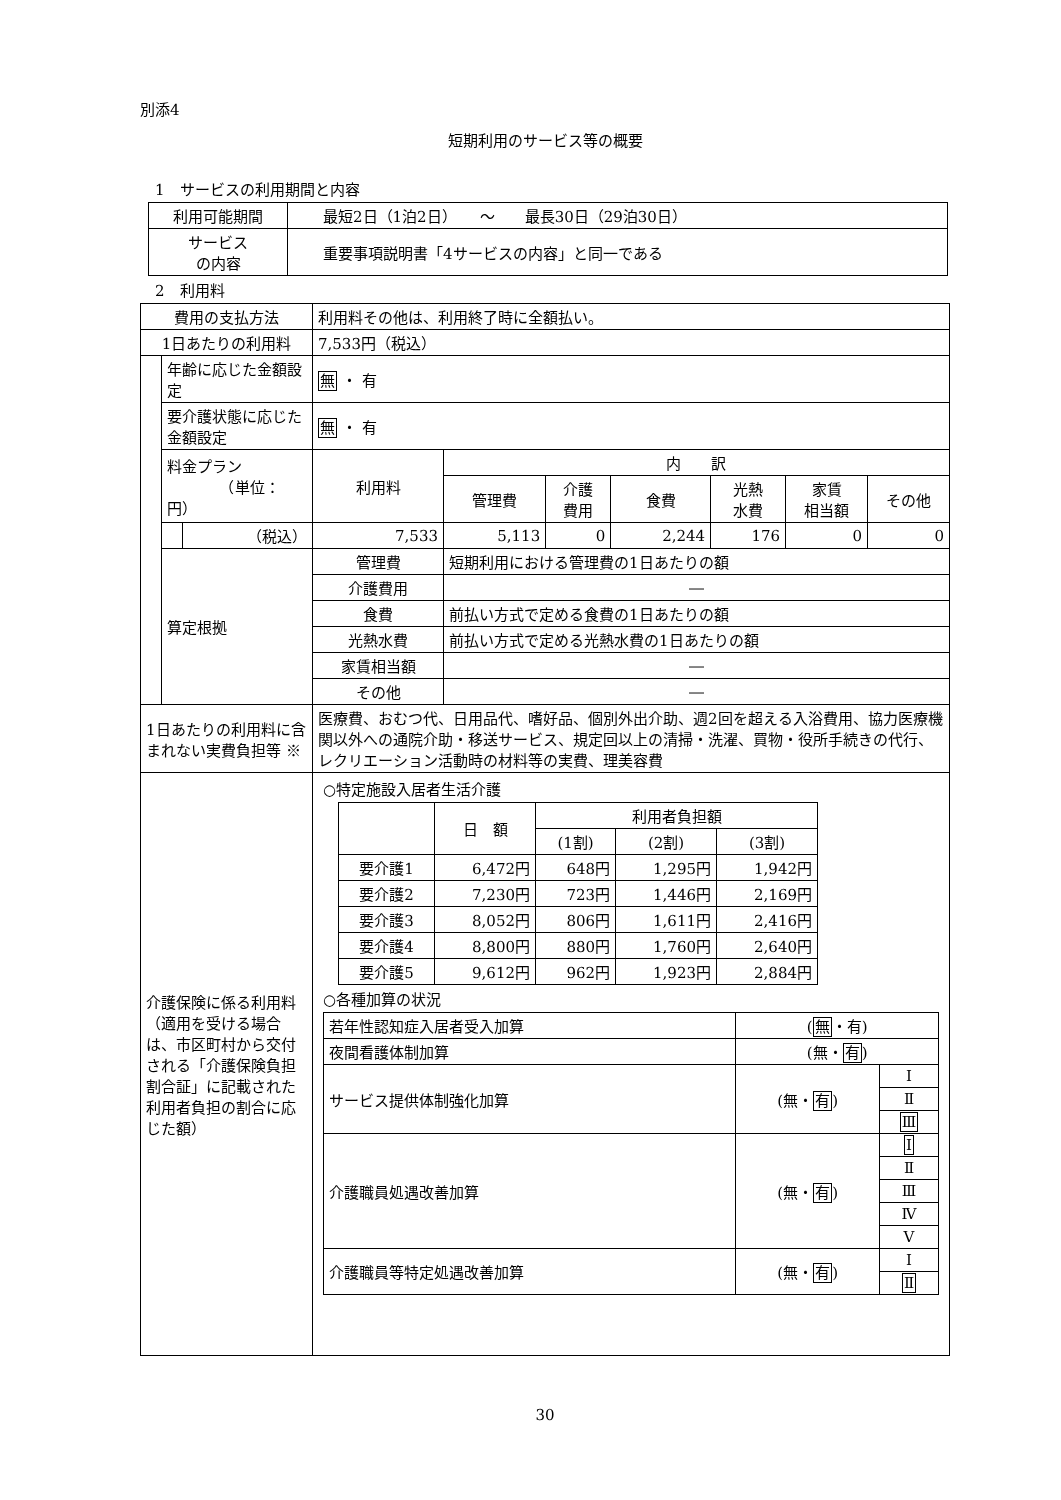別添4
短期利用のサービス等の概要
　1　サービスの利用期間と内容
| 利用可能期間 | 最短2日（1泊2日） ～ 最長30日（29泊30日） |
| サービス の内容 | 重要事項説明書「4サービスの内容」と同一である |
　2　利用料
| 費用の支払方法 | | | 利用料その他は、利用終了時に全額払い。 | | | | | | |
| 1日あたりの利用料 | | | 7,533円（税込） | | | | | | |
| | 年齢に応じた金額設定 | | 無 ・ 有 | | | | | | |
| | 要介護状態に応じた金額設定 | | 無 ・ 有 | | | | | | |
| | 料金プラン （単位：円） | | 利用料 | 内 訳 | | | | | |
| | | | | 管理費 | 介護 費用 | 食費 | 光熱 水費 | 家賃 相当額 | その他 |
| | | （税込） | 7,533 | 5,113 | 0 | 2,244 | 176 | 0 | 0 |
| | 算定根拠 | | 管理費 | 短期利用における管理費の1日あたりの額 | | | | | |
| | | | 介護費用 | ― | | | | | |
| | | | 食費 | 前払い方式で定める食費の1日あたりの額 | | | | | |
| | | | 光熱水費 | 前払い方式で定める光熱水費の1日あたりの額 | | | | | |
| | | | 家賃相当額 | ― | | | | | |
| | | | その他 | ― | | | | | |
| 1日あたりの利用料に含まれない実費負担等 ※ | | | 医療費、おむつ代、日用品代、嗜好品、個別外出介助、週2回を超える入浴費用、協力医療機関以外への通院介助・移送サービス、規定回以上の清掃・洗濯、買物・役所手続きの代行、レクリエーション活動時の材料等の実費、理美容費 | | | | | | |
| 介護保険に係る利用料 （適用を受ける場合は、市区町村から交付される「介護保険負担割合証」に記載された利用者負担の割合に応じた額） | | | ○特定施設入居者生活介護 / / 日 額 / 利用者負担額 / / / / / / (1割) / (2割) / (3割) / / 要介護1 / 6,472円 / 648円 / 1,295円 / 1,942円 / / 要介護2 / 7,230円 / 723円 / 1,446円 / 2,169円 / / 要介護3 / 8,052円 / 806円 / 1,611円 / 2,416円 / / 要介護4 / 8,800円 / 880円 / 1,760円 / 2,640円 / / 要介護5 / 9,612円 / 962円 / 1,923円 / 2,884円 / ○各種加算の状況 / 若年性認知症入居者受入加算 / ( 無 ・有) / / / 夜間看護体制加算 / (無・ 有 ) / / / サービス提供体制強化加算 / (無・ 有 ) / Ⅰ / / / / Ⅱ / / / / Ⅲ / / 介護職員処遇改善加算 / (無・ 有 ) / Ⅰ / / / / Ⅱ / / / / Ⅲ / / / / Ⅳ / / / / Ⅴ / / 介護職員等特定処遇改善加算 / (無・ 有 ) / Ⅰ / / / / Ⅱ / | | | | | | |
30